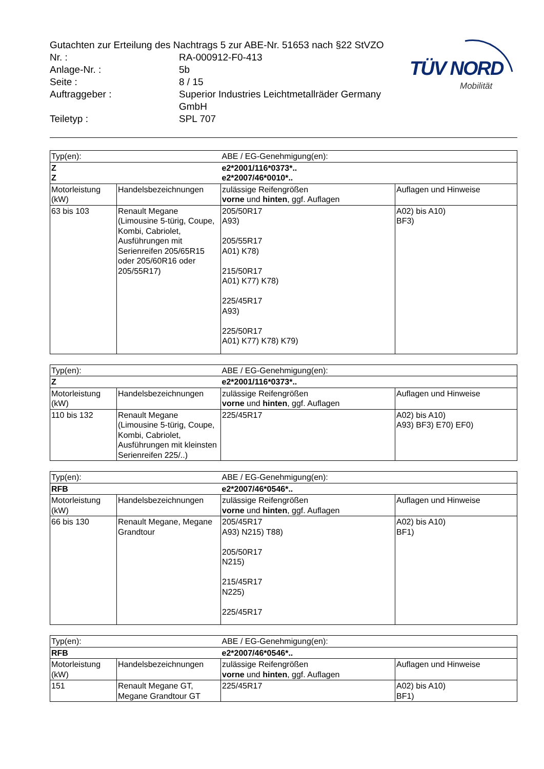TÜV NORD
Mobilität
| Gutachten zur Erteilung des Nachtrags 5 zur ABE-Nr. 51653 nach §22 StVZO | |
| Nr. : | RA-000912-F0-413 |
| Anlage-Nr. : | 5b |
| Seite : | 8 / 15 |
| Auftraggeber : | Superior Industries Leichtmetallräder Germany GmbH |
| Teiletyp : | SPL 707 |
| Typ(en): | | ABE / EG-Genehmigung(en): | |
| Z Z | | e2*2001/116*0373*.. e2*2007/46*0010*.. | |
| Motorleistung (kW) | Handelsbezeichnungen | zulässige Reifengrößen vorne und hinten , ggf. Auflagen | Auflagen und Hinweise |
| 63 bis 103 | Renault Megane (Limousine 5-türig, Coupe, Kombi, Cabriolet, Ausführungen mit Serienreifen 205/65R15 oder 205/60R16 oder 205/55R17) | 205/50R17 A93) 205/55R17 A01) K78) 215/50R17 A01) K77) K78) 225/45R17 A93) 225/50R17 A01) K77) K78) K79) | A02) bis A10) BF3) |
| Typ(en): | | ABE / EG-Genehmigung(en): | |
| Z | | e2*2001/116*0373*.. | |
| Motorleistung (kW) | Handelsbezeichnungen | zulässige Reifengrößen vorne und hinten , ggf. Auflagen | Auflagen und Hinweise |
| 110 bis 132 | Renault Megane (Limousine 5-türig, Coupe, Kombi, Cabriolet, Ausführungen mit kleinsten Serienreifen 225/..) | 225/45R17 | A02) bis A10) A93) BF3) E70) EF0) |
| Typ(en): | | ABE / EG-Genehmigung(en): | |
| RFB | | e2*2007/46*0546*.. | |
| Motorleistung (kW) | Handelsbezeichnungen | zulässige Reifengrößen vorne und hinten , ggf. Auflagen | Auflagen und Hinweise |
| 66 bis 130 | Renault Megane, Megane Grandtour | 205/45R17 A93) N215) T88) 205/50R17 N215) 215/45R17 N225) 225/45R17 | A02) bis A10) BF1) |
| Typ(en): | | ABE / EG-Genehmigung(en): | |
| RFB | | e2*2007/46*0546*.. | |
| Motorleistung (kW) | Handelsbezeichnungen | zulässige Reifengrößen vorne und hinten , ggf. Auflagen | Auflagen und Hinweise |
| 151 | Renault Megane GT, Megane Grandtour GT | 225/45R17 | A02) bis A10) BF1) |